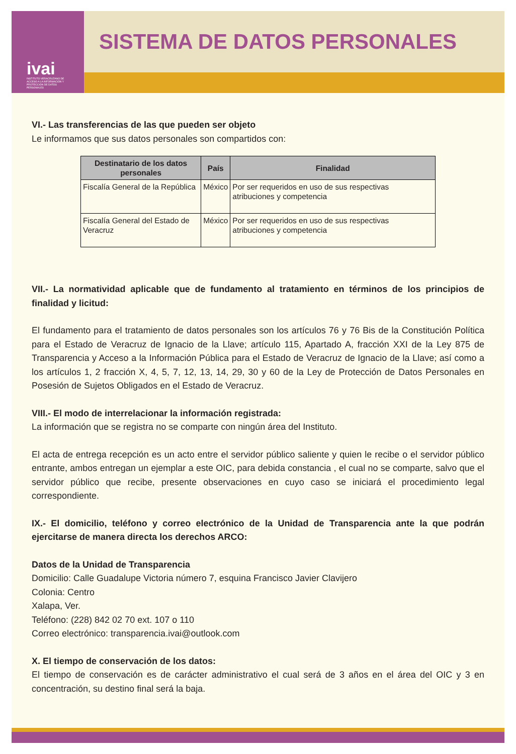ivai
INSTITUTO VERACRUZANO DE ACCESO A LA INFORMACIÓN Y PROTECCIÓN DE DATOS PERSONALES
SISTEMA DE DATOS PERSONALES
VI.- Las transferencias de las que pueden ser objeto
Le informamos que sus datos personales son compartidos con:
| Destinatario de los datos personales | País | Finalidad |
| --- | --- | --- |
| Fiscalía General de la República | México | Por ser requeridos en uso de sus respectivas atribuciones y competencia |
| Fiscalía General del Estado de Veracruz | México | Por ser requeridos en uso de sus respectivas atribuciones y competencia |
VII.- La normatividad aplicable que de fundamento al tratamiento en términos de los principios de finalidad y licitud:
El fundamento para el tratamiento de datos personales son los artículos 76 y 76 Bis de la Constitución Política para el Estado de Veracruz de Ignacio de la Llave; artículo 115, Apartado A, fracción XXI de la Ley 875 de Transparencia y Acceso a la Información Pública para el Estado de Veracruz de Ignacio de la Llave; así como a los artículos 1, 2 fracción X, 4, 5, 7, 12, 13, 14, 29, 30 y 60 de la Ley de Protección de Datos Personales en Posesión de Sujetos Obligados en el Estado de Veracruz.
VIII.- El modo de interrelacionar la información registrada:
La información que se registra no se comparte con ningún área del Instituto.
El acta de entrega recepción es un acto entre el servidor público saliente y quien le recibe o el servidor público entrante, ambos entregan un ejemplar a este OIC, para debida constancia , el cual no se comparte, salvo que el servidor público que recibe, presente observaciones en cuyo caso se iniciará el procedimiento legal correspondiente.
IX.- El domicilio, teléfono y correo electrónico de la Unidad de Transparencia ante la que podrán ejercitarse de manera directa los derechos ARCO:
Datos de la Unidad de Transparencia
Domicilio: Calle Guadalupe Victoria número 7, esquina Francisco Javier Clavijero
Colonia: Centro
Xalapa, Ver.
Teléfono: (228) 842 02 70 ext. 107 o 110
Correo electrónico: transparencia.ivai@outlook.com
X. El tiempo de conservación de los datos:
El tiempo de conservación es de carácter administrativo el cual será de 3 años en el área del OIC y 3 en concentración, su destino final será la baja.